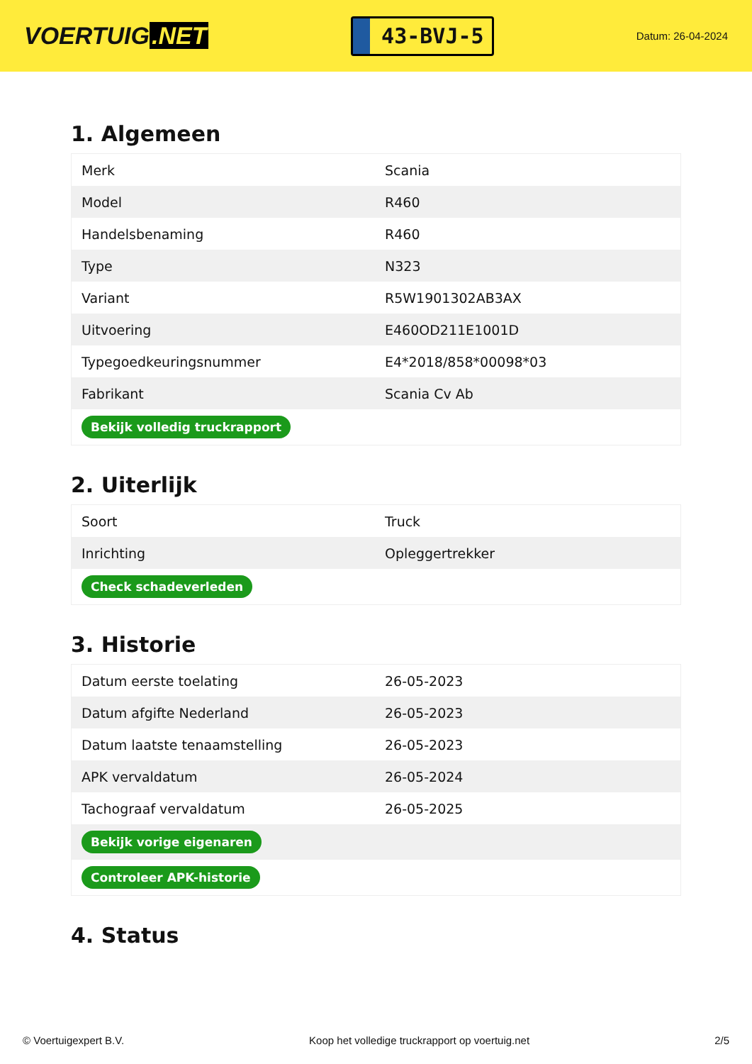VOERTUIG.NET
43-BVJ-5
Datum: 26-04-2024
1. Algemeen
| Merk | Scania |
| Model | R460 |
| Handelsbenaming | R460 |
| Type | N323 |
| Variant | R5W1901302AB3AX |
| Uitvoering | E460OD211E1001D |
| Typegoedkeuringsnummer | E4*2018/858*00098*03 |
| Fabrikant | Scania Cv Ab |
| Bekijk volledig truckrapport | |
2. Uiterlijk
| Soort | Truck |
| Inrichting | Opleggertrekker |
| Check schadeverleden | |
3. Historie
| Datum eerste toelating | 26-05-2023 |
| Datum afgifte Nederland | 26-05-2023 |
| Datum laatste tenaamstelling | 26-05-2023 |
| APK vervaldatum | 26-05-2024 |
| Tachograaf vervaldatum | 26-05-2025 |
| Bekijk vorige eigenaren | |
| Controleer APK-historie | |
4. Status
© Voertuigexpert B.V. Koop het volledige truckrapport op voertuig.net 2/5